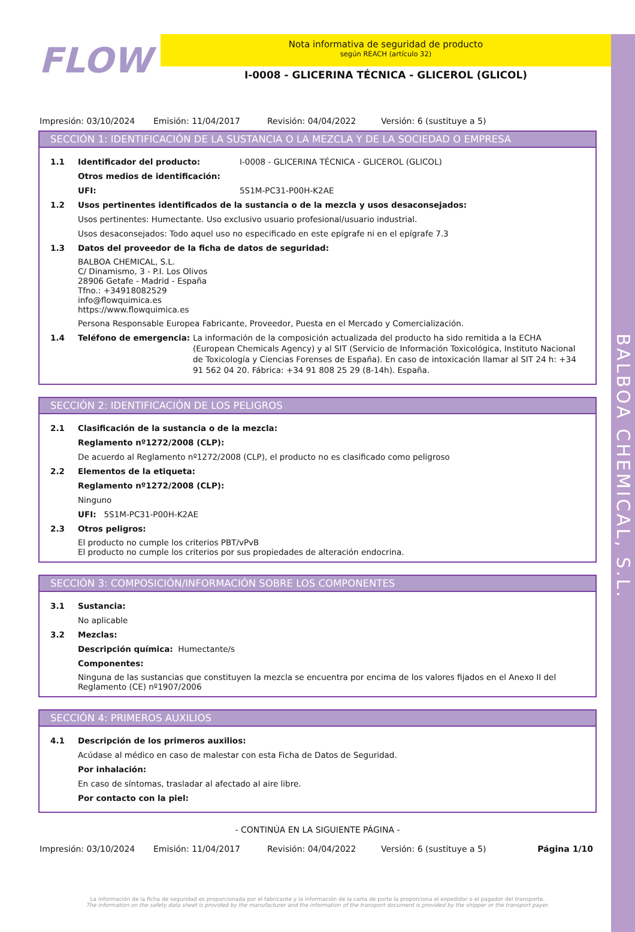BALBOA CHEMICAL, S.L.
FLOW
Nota informativa de seguridad de producto
según REACH (artículo 32)
I-0008 - GLICERINA TÉCNICA - GLICEROL (GLICOL)
Impresión: 03/10/2024 Emisión: 11/04/2017 Revisión: 04/04/2022 Versión: 6 (sustituye a 5)
SECCIÓN 1: IDENTIFICACIÓN DE LA SUSTANCIA O LA MEZCLA Y DE LA SOCIEDAD O EMPRESA
1.1 Identificador del producto: I-0008 - GLICERINA TÉCNICA - GLICEROL (GLICOL)
Otros medios de identificación:
UFI: 5S1M-PC31-P00H-K2AE
1.2 Usos pertinentes identificados de la sustancia o de la mezcla y usos desaconsejados:
Usos pertinentes: Humectante. Uso exclusivo usuario profesional/usuario industrial.
Usos desaconsejados: Todo aquel uso no especificado en este epígrafe ni en el epígrafe 7.3
1.3 Datos del proveedor de la ficha de datos de seguridad:
BALBOA CHEMICAL, S.L.
C/ Dinamismo, 3 - P.I. Los Olivos
28906 Getafe - Madrid - España
Tfno.: +34918082529
info@flowquimica.es
https://www.flowquimica.es
Persona Responsable Europea Fabricante, Proveedor, Puesta en el Mercado y Comercialización.
1.4 Teléfono de emergencia: La información de la composición actualizada del producto ha sido remitida a la ECHA (European Chemicals Agency) y al SIT (Servicio de Información Toxicológica, Instituto Nacional de Toxicología y Ciencias Forenses de España). En caso de intoxicación llamar al SIT 24 h: +34 91 562 04 20. Fábrica: +34 91 808 25 29 (8-14h). España.
SECCIÓN 2: IDENTIFICACIÓN DE LOS PELIGROS
2.1 Clasificación de la sustancia o de la mezcla:
Reglamento nº1272/2008 (CLP):
De acuerdo al Reglamento nº1272/2008 (CLP), el producto no es clasificado como peligroso
2.2 Elementos de la etiqueta:
Reglamento nº1272/2008 (CLP):
Ninguno
UFI: 5S1M-PC31-P00H-K2AE
2.3 Otros peligros:
El producto no cumple los criterios PBT/vPvB
El producto no cumple los criterios por sus propiedades de alteración endocrina.
SECCIÓN 3: COMPOSICIÓN/INFORMACIÓN SOBRE LOS COMPONENTES
3.1 Sustancia:
No aplicable
3.2 Mezclas:
Descripción química: Humectante/s
Componentes:
Ninguna de las sustancias que constituyen la mezcla se encuentra por encima de los valores fijados en el Anexo II del Reglamento (CE) nº1907/2006
SECCIÓN 4: PRIMEROS AUXILIOS
4.1 Descripción de los primeros auxilios:
Acúdase al médico en caso de malestar con esta Ficha de Datos de Seguridad.
Por inhalación:
En caso de síntomas, trasladar al afectado al aire libre.
Por contacto con la piel:
- CONTINÚA EN LA SIGUIENTE PÁGINA -
Impresión: 03/10/2024 Emisión: 11/04/2017 Revisión: 04/04/2022 Versión: 6 (sustituye a 5) Página 1/10
La información de la ficha de seguridad es proporcionada por el fabricante y la información de la carta de porte la proporciona el expedidor o el pagador del transporte.
The information on the safety data sheet is provided by the manufacturer and the information of the transport document is provided by the shipper or the transport payer.